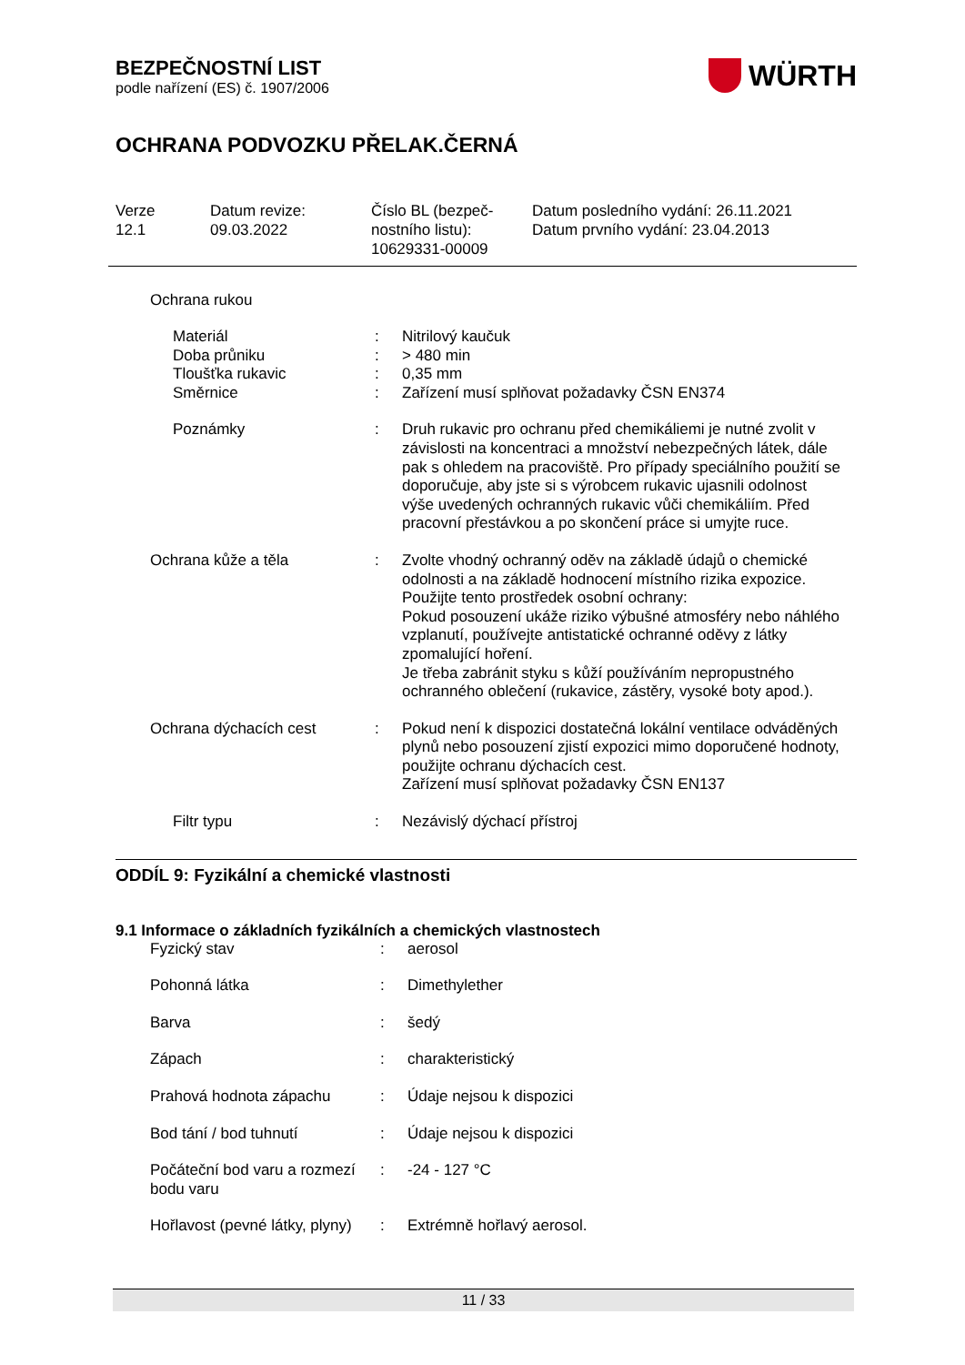BEZPEČNOSTNÍ LIST
podle nařízení (ES) č. 1907/2006
WÜRTH
OCHRANA PODVOZKU PŘELAK.ČERNÁ
Verze
12.1
Datum revize:
09.03.2022
Číslo BL (bezpeč-
nostního listu):
10629331-00009
Datum posledního vydání: 26.11.2021
Datum prvního vydání: 23.04.2013
Ochrana rukou
| Materiál | : | Nitrilový kaučuk |
| Doba průniku | : | > 480 min |
| Tloušťka rukavic | : | 0,35 mm |
| Směrnice | : | Zařízení musí splňovat požadavky ČSN EN374 |
| Poznámky | : | Druh rukavic pro ochranu před chemikáliemi je nutné zvolit v závislosti na koncentraci a množství nebezpečných látek, dále pak s ohledem na pracoviště. Pro případy speciálního použití se doporučuje, aby jste si s výrobcem rukavic ujasnili odolnost výše uvedených ochranných rukavic vůči chemikáliím. Před pracovní přestávkou a po skončení práce si umyjte ruce. |
| Ochrana kůže a těla | : | Zvolte vhodný ochranný oděv na základě údajů o chemické odolnosti a na základě hodnocení místního rizika expozice. Použijte tento prostředek osobní ochrany: Pokud posouzení ukáže riziko výbušné atmosféry nebo náhlého vzplanutí, používejte antistatické ochranné oděvy z látky zpomalující hoření. Je třeba zabránit styku s kůží používáním nepropustného ochranného oblečení (rukavice, zástěry, vysoké boty apod.). |
| Ochrana dýchacích cest | : | Pokud není k dispozici dostatečná lokální ventilace odváděných plynů nebo posouzení zjistí expozici mimo doporučené hodnoty, použijte ochranu dýchacích cest. Zařízení musí splňovat požadavky ČSN EN137 |
| Filtr typu | : | Nezávislý dýchací přístroj |
ODDÍL 9: Fyzikální a chemické vlastnosti
9.1 Informace o základních fyzikálních a chemických vlastnostech
| Fyzický stav | : | aerosol |
| Pohonná látka | : | Dimethylether |
| Barva | : | šedý |
| Zápach | : | charakteristický |
| Prahová hodnota zápachu | : | Údaje nejsou k dispozici |
| Bod tání / bod tuhnutí | : | Údaje nejsou k dispozici |
| Počáteční bod varu a rozmezí bodu varu | : | -24 - 127 °C |
| Hořlavost (pevné látky, plyny) | : | Extrémně hořlavý aerosol. |
11 / 33